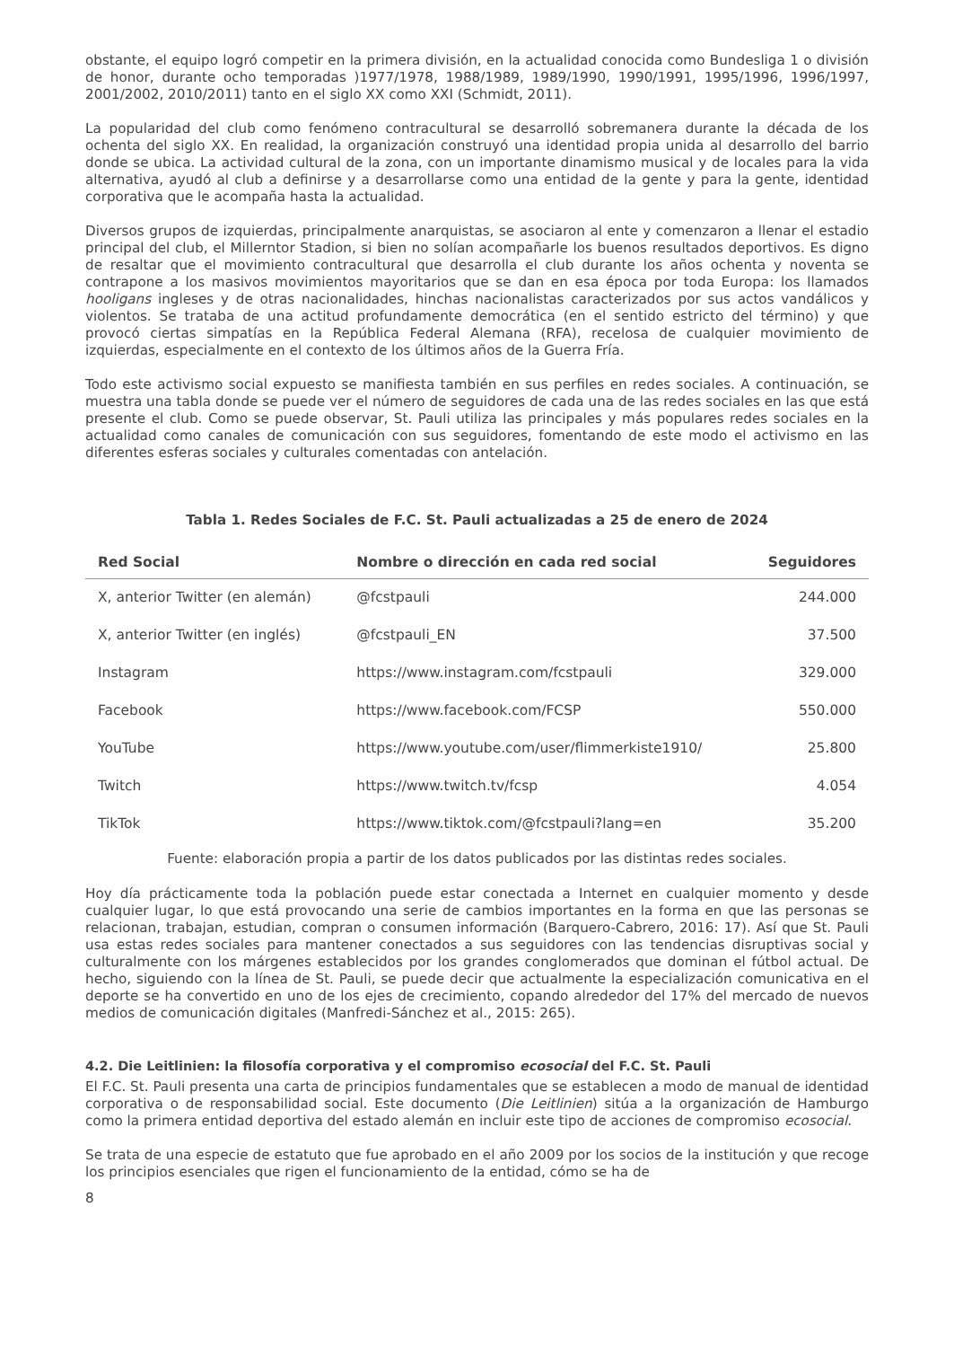obstante, el equipo logró competir en la primera división, en la actualidad conocida como Bundesliga 1 o división de honor, durante ocho temporadas )1977/1978, 1988/1989, 1989/1990, 1990/1991, 1995/1996, 1996/1997, 2001/2002, 2010/2011) tanto en el siglo XX como XXI (Schmidt, 2011).
La popularidad del club como fenómeno contracultural se desarrolló sobremanera durante la década de los ochenta del siglo XX. En realidad, la organización construyó una identidad propia unida al desarrollo del barrio donde se ubica. La actividad cultural de la zona, con un importante dinamismo musical y de locales para la vida alternativa, ayudó al club a definirse y a desarrollarse como una entidad de la gente y para la gente, identidad corporativa que le acompaña hasta la actualidad.
Diversos grupos de izquierdas, principalmente anarquistas, se asociaron al ente y comenzaron a llenar el estadio principal del club, el Millerntor Stadion, si bien no solían acompañarle los buenos resultados deportivos. Es digno de resaltar que el movimiento contracultural que desarrolla el club durante los años ochenta y noventa se contrapone a los masivos movimientos mayoritarios que se dan en esa época por toda Europa: los llamados hooligans ingleses y de otras nacionalidades, hinchas nacionalistas caracterizados por sus actos vandálicos y violentos. Se trataba de una actitud profundamente democrática (en el sentido estricto del término) y que provocó ciertas simpatías en la República Federal Alemana (RFA), recelosa de cualquier movimiento de izquierdas, especialmente en el contexto de los últimos años de la Guerra Fría.
Todo este activismo social expuesto se manifiesta también en sus perfiles en redes sociales. A continuación, se muestra una tabla donde se puede ver el número de seguidores de cada una de las redes sociales en las que está presente el club. Como se puede observar, St. Pauli utiliza las principales y más populares redes sociales en la actualidad como canales de comunicación con sus seguidores, fomentando de este modo el activismo en las diferentes esferas sociales y culturales comentadas con antelación.
Tabla 1. Redes Sociales de F.C. St. Pauli actualizadas a 25 de enero de 2024
| Red Social | Nombre o dirección en cada red social | Seguidores |
| --- | --- | --- |
| X, anterior Twitter (en alemán) | @fcstpauli | 244.000 |
| X, anterior Twitter (en inglés) | @fcstpauli_EN | 37.500 |
| Instagram | https://www.instagram.com/fcstpauli | 329.000 |
| Facebook | https://www.facebook.com/FCSP | 550.000 |
| YouTube | https://www.youtube.com/user/flimmerkiste1910/ | 25.800 |
| Twitch | https://www.twitch.tv/fcsp | 4.054 |
| TikTok | https://www.tiktok.com/@fcstpauli?lang=en | 35.200 |
Fuente: elaboración propia a partir de los datos publicados por las distintas redes sociales.
Hoy día prácticamente toda la población puede estar conectada a Internet en cualquier momento y desde cualquier lugar, lo que está provocando una serie de cambios importantes en la forma en que las personas se relacionan, trabajan, estudian, compran o consumen información (Barquero-Cabrero, 2016: 17). Así que St. Pauli usa estas redes sociales para mantener conectados a sus seguidores con las tendencias disruptivas social y culturalmente con los márgenes establecidos por los grandes conglomerados que dominan el fútbol actual. De hecho, siguiendo con la línea de St. Pauli, se puede decir que actualmente la especialización comunicativa en el deporte se ha convertido en uno de los ejes de crecimiento, copando alrededor del 17% del mercado de nuevos medios de comunicación digitales (Manfredi-Sánchez et al., 2015: 265).
4.2. Die Leitlinien: la filosofía corporativa y el compromiso ecosocial del F.C. St. Pauli
El F.C. St. Pauli presenta una carta de principios fundamentales que se establecen a modo de manual de identidad corporativa o de responsabilidad social. Este documento (Die Leitlinien) sitúa a la organización de Hamburgo como la primera entidad deportiva del estado alemán en incluir este tipo de acciones de compromiso ecosocial.
Se trata de una especie de estatuto que fue aprobado en el año 2009 por los socios de la institución y que recoge los principios esenciales que rigen el funcionamiento de la entidad, cómo se ha de
8